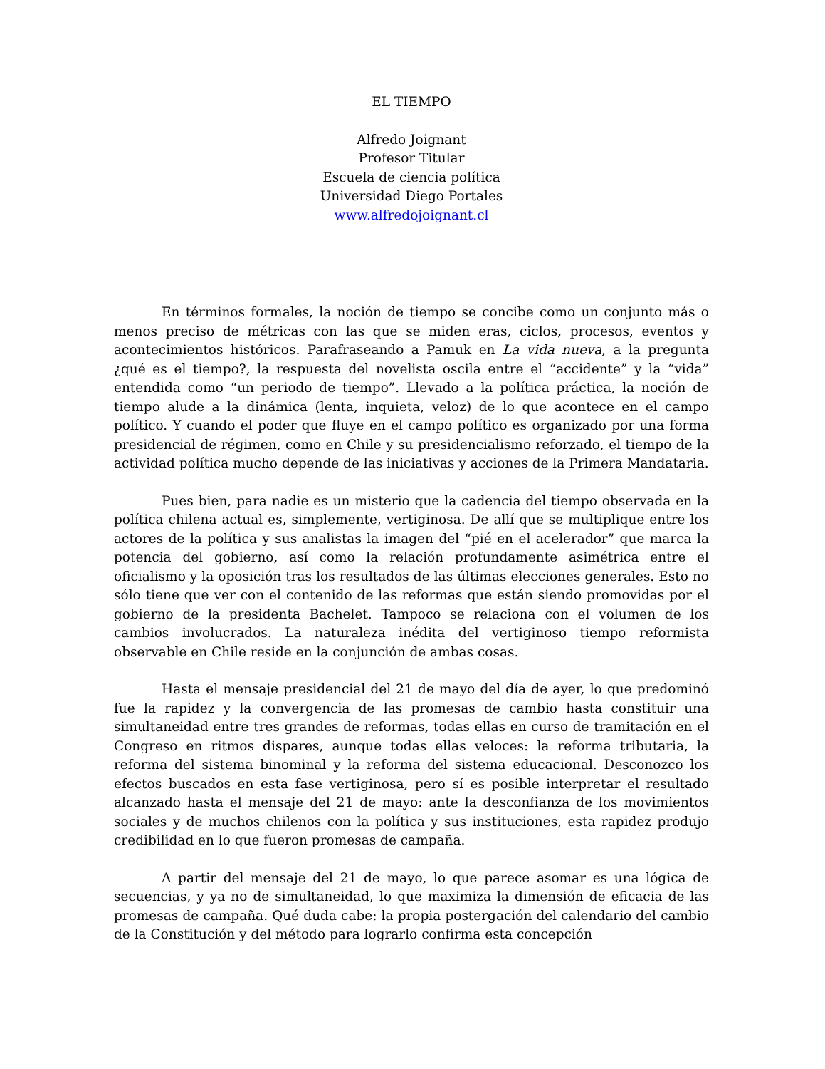EL TIEMPO
Alfredo Joignant
Profesor Titular
Escuela de ciencia política
Universidad Diego Portales
www.alfredojoignant.cl
En términos formales, la noción de tiempo se concibe como un conjunto más o menos preciso de métricas con las que se miden eras, ciclos, procesos, eventos y acontecimientos históricos. Parafraseando a Pamuk en La vida nueva, a la pregunta ¿qué es el tiempo?, la respuesta del novelista oscila entre el “accidente” y la “vida” entendida como “un periodo de tiempo”. Llevado a la política práctica, la noción de tiempo alude a la dinámica (lenta, inquieta, veloz) de lo que acontece en el campo político. Y cuando el poder que fluye en el campo político es organizado por una forma presidencial de régimen, como en Chile y su presidencialismo reforzado, el tiempo de la actividad política mucho depende de las iniciativas y acciones de la Primera Mandataria.
Pues bien, para nadie es un misterio que la cadencia del tiempo observada en la política chilena actual es, simplemente, vertiginosa. De allí que se multiplique entre los actores de la política y sus analistas la imagen del “pié en el acelerador” que marca la potencia del gobierno, así como la relación profundamente asimétrica entre el oficialismo y la oposición tras los resultados de las últimas elecciones generales. Esto no sólo tiene que ver con el contenido de las reformas que están siendo promovidas por el gobierno de la presidenta Bachelet. Tampoco se relaciona con el volumen de los cambios involucrados. La naturaleza inédita del vertiginoso tiempo reformista observable en Chile reside en la conjunción de ambas cosas.
Hasta el mensaje presidencial del 21 de mayo del día de ayer, lo que predominó fue la rapidez y la convergencia de las promesas de cambio hasta constituir una simultaneidad entre tres grandes de reformas, todas ellas en curso de tramitación en el Congreso en ritmos dispares, aunque todas ellas veloces: la reforma tributaria, la reforma del sistema binominal y la reforma del sistema educacional. Desconozco los efectos buscados en esta fase vertiginosa, pero sí es posible interpretar el resultado alcanzado hasta el mensaje del 21 de mayo: ante la desconfianza de los movimientos sociales y de muchos chilenos con la política y sus instituciones, esta rapidez produjo credibilidad en lo que fueron promesas de campaña.
A partir del mensaje del 21 de mayo, lo que parece asomar es una lógica de secuencias, y ya no de simultaneidad, lo que maximiza la dimensión de eficacia de las promesas de campaña. Qué duda cabe: la propia postergación del calendario del cambio de la Constitución y del método para lograrlo confirma esta concepción